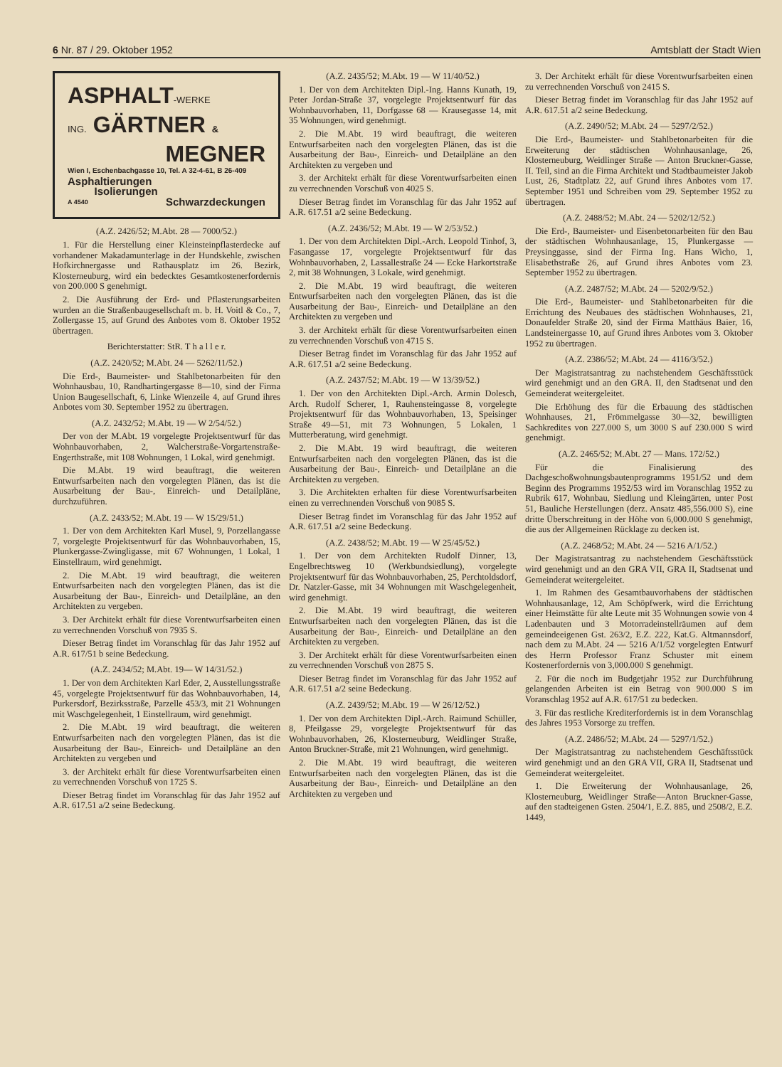6 Nr. 87 / 29. Oktober 1952 Amtsblatt der Stadt Wien
ASPHALT-WERKE
ING. GÄRTNER &
MEGNER
Wien I, Eschenbachgasse 10, Tel. A 32-4-61, B 26-409
Asphaltierungen
Isolierungen
A 4540 Schwarzdeckungen
(A.Z. 2426/52; M.Abt. 28 — 7000/52.)
1. Für die Herstellung einer Kleinsteinpflasterdecke auf vorhandener Makadamunterlage in der Hundskehle, zwischen Hofkirchnergasse und Rathausplatz im 26. Bezirk, Klosterneuburg, wird ein bedecktes Gesamtkostenerfordernis von 200.000 S genehmigt.
2. Die Ausführung der Erd- und Pflasterungsarbeiten wurden an die Straßenbaugesellschaft m. b. H. Voitl & Co., 7, Zollergasse 15, auf Grund des Anbotes vom 8. Oktober 1952 übertragen.
Berichterstatter: StR. T h a l l e r.
(A.Z. 2420/52; M.Abt. 24 — 5262/11/52.)
Die Erd-, Baumeister- und Stahlbetonarbeiten für den Wohnhausbau, 10, Randhartingergasse 8—10, sind der Firma Union Baugesellschaft, 6, Linke Wienzeile 4, auf Grund ihres Anbotes vom 30. September 1952 zu übertragen.
(A.Z. 2432/52; M.Abt. 19 — W 2/54/52.)
Der von der M.Abt. 19 vorgelegte Projektsentwurf für das Wohnbauvorhaben, 2, Walcherstraße-Vorgartenstraße-Engerthstraße, mit 108 Wohnungen, 1 Lokal, wird genehmigt.
Die M.Abt. 19 wird beauftragt, die weiteren Entwurfsarbeiten nach den vorgelegten Plänen, das ist die Ausarbeitung der Bau-, Einreich- und Detailpläne, durchzuführen.
(A.Z. 2433/52; M.Abt. 19 — W 15/29/51.)
1. Der von dem Architekten Karl Musel, 9, Porzellangasse 7, vorgelegte Projektsentwurf für das Wohnbauvorhaben, 15, Plunkergasse-Zwingligasse, mit 67 Wohnungen, 1 Lokal, 1 Einstellraum, wird genehmigt.
2. Die M.Abt. 19 wird beauftragt, die weiteren Entwurfsarbeiten nach den vorgelegten Plänen, das ist die Ausarbeitung der Bau-, Einreich- und Detailpläne, an den Architekten zu vergeben.
3. Der Architekt erhält für diese Vorentwurfsarbeiten einen zu verrechnenden Vorschuß von 7935 S.
Dieser Betrag findet im Voranschlag für das Jahr 1952 auf A.R. 617/51 b seine Bedeckung.
(A.Z. 2434/52; M.Abt. 19— W 14/31/52.)
1. Der von dem Architekten Karl Eder, 2, Ausstellungsstraße 45, vorgelegte Projektsentwurf für das Wohnbauvorhaben, 14, Purkersdorf, Bezirksstraße, Parzelle 453/3, mit 21 Wohnungen mit Waschgelegenheit, 1 Einstellraum, wird genehmigt.
2. Die M.Abt. 19 wird beauftragt, die weiteren Entwurfsarbeiten nach den vorgelegten Plänen, das ist die Ausarbeitung der Bau-, Einreich- und Detailpläne an den Architekten zu vergeben und
3. der Architekt erhält für diese Vorentwurfsarbeiten einen zu verrechnenden Vorschuß von 1725 S.
Dieser Betrag findet im Voranschlag für das Jahr 1952 auf A.R. 617.51 a/2 seine Bedeckung.
(A.Z. 2435/52; M.Abt. 19 — W 11/40/52.)
1. Der von dem Architekten Dipl.-Ing. Hanns Kunath, 19, Peter Jordan-Straße 37, vorgelegte Projektsentwurf für das Wohnbauvorhaben, 11, Dorfgasse 68 — Krausegasse 14, mit 35 Wohnungen, wird genehmigt.
2. Die M.Abt. 19 wird beauftragt, die weiteren Entwurfsarbeiten nach den vorgelegten Plänen, das ist die Ausarbeitung der Bau-, Einreich- und Detailpläne an den Architekten zu vergeben und
3. der Architekt erhält für diese Vorentwurfsarbeiten einen zu verrechnenden Vorschuß von 4025 S.
Dieser Betrag findet im Voranschlag für das Jahr 1952 auf A.R. 617.51 a/2 seine Bedeckung.
(A.Z. 2436/52; M.Abt. 19 — W 2/53/52.)
1. Der von dem Architekten Dipl.-Arch. Leopold Tinhof, 3, Fasangasse 17, vorgelegte Projektsentwurf für das Wohnbauvorhaben, 2, Lassallestraße 24 — Ecke Harkortstraße 2, mit 38 Wohnungen, 3 Lokale, wird genehmigt.
2. Die M.Abt. 19 wird beauftragt, die weiteren Entwurfsarbeiten nach den vorgelegten Plänen, das ist die Ausarbeitung der Bau-, Einreich- und Detailpläne an den Architekten zu vergeben und
3. der Architekt erhält für diese Vorentwurfsarbeiten einen zu verrechnenden Vorschuß von 4715 S.
Dieser Betrag findet im Voranschlag für das Jahr 1952 auf A.R. 617.51 a/2 seine Bedeckung.
(A.Z. 2437/52; M.Abt. 19 — W 13/39/52.)
1. Der von den Architekten Dipl.-Arch. Armin Dolesch, Arch. Rudolf Scherer, 1, Rauhensteingasse 8, vorgelegte Projektsentwurf für das Wohnbauvorhaben, 13, Speisinger Straße 49—51, mit 73 Wohnungen, 5 Lokalen, 1 Mutterberatung, wird genehmigt.
2. Die M.Abt. 19 wird beauftragt, die weiteren Entwurfsarbeiten nach den vorgelegten Plänen, das ist die Ausarbeitung der Bau-, Einreich- und Detailpläne an die Architekten zu vergeben.
3. Die Architekten erhalten für diese Vorentwurfsarbeiten einen zu verrechnenden Vorschuß von 9085 S.
Dieser Betrag findet im Voranschlag für das Jahr 1952 auf A.R. 617.51 a/2 seine Bedeckung.
(A.Z. 2438/52; M.Abt. 19 — W 25/45/52.)
1. Der von dem Architekten Rudolf Dinner, 13, Engelbrechtsweg 10 (Werkbundsiedlung), vorgelegte Projektsentwurf für das Wohnbauvorhaben, 25, Perchtoldsdorf, Dr. Natzler-Gasse, mit 34 Wohnungen mit Waschgelegenheit, wird genehmigt.
2. Die M.Abt. 19 wird beauftragt, die weiteren Entwurfsarbeiten nach den vorgelegten Plänen, das ist die Ausarbeitung der Bau-, Einreich- und Detailpläne an den Architekten zu vergeben.
3. Der Architekt erhält für diese Vorentwurfsarbeiten einen zu verrechnenden Vorschuß von 2875 S.
Dieser Betrag findet im Voranschlag für das Jahr 1952 auf A.R. 617.51 a/2 seine Bedeckung.
(A.Z. 2439/52; M.Abt. 19 — W 26/12/52.)
1. Der von dem Architekten Dipl.-Arch. Raimund Schüller, 8, Pfeilgasse 29, vorgelegte Projektsentwurf für das Wohnbauvorhaben, 26, Klosterneuburg, Weidlinger Straße, Anton Bruckner-Straße, mit 21 Wohnungen, wird genehmigt.
2. Die M.Abt. 19 wird beauftragt, die weiteren Entwurfsarbeiten nach den vorgelegten Plänen, das ist die Ausarbeitung der Bau-, Einreich- und Detailpläne an den Architekten zu vergeben und
3. Der Architekt erhält für diese Vorentwurfsarbeiten einen zu verrechnenden Vorschuß von 2415 S.
Dieser Betrag findet im Voranschlag für das Jahr 1952 auf A.R. 617.51 a/2 seine Bedeckung.
(A.Z. 2490/52; M.Abt. 24 — 5297/2/52.)
Die Erd-, Baumeister- und Stahlbetonarbeiten für die Erweiterung der städtischen Wohnhausanlage, 26, Klosterneuburg, Weidlinger Straße — Anton Bruckner-Gasse, II. Teil, sind an die Firma Architekt und Stadtbaumeister Jakob Lust, 26, Stadtplatz 22, auf Grund ihres Anbotes vom 17. September 1951 und Schreiben vom 29. September 1952 zu übertragen.
(A.Z. 2488/52; M.Abt. 24 — 5202/12/52.)
Die Erd-, Baumeister- und Eisenbetonarbeiten für den Bau der städtischen Wohnhausanlage, 15, Plunkergasse — Preysinggasse, sind der Firma Ing. Hans Wicho, 1, Elisabethstraße 26, auf Grund ihres Anbotes vom 23. September 1952 zu übertragen.
(A.Z. 2487/52; M.Abt. 24 — 5202/9/52.)
Die Erd-, Baumeister- und Stahlbetonarbeiten für die Errichtung des Neubaues des städtischen Wohnhauses, 21, Donaufelder Straße 20, sind der Firma Matthäus Baier, 16, Landsteinergasse 10, auf Grund ihres Anbotes vom 3. Oktober 1952 zu übertragen.
(A.Z. 2386/52; M.Abt. 24 — 4116/3/52.)
Der Magistratsantrag zu nachstehendem Geschäftsstück wird genehmigt und an den GRA. II, den Stadtsenat und den Gemeinderat weitergeleitet.
Die Erhöhung des für die Erbauung des städtischen Wohnhauses, 21, Frömmelgasse 30—32, bewilligten Sachkredites von 227.000 S, um 3000 S auf 230.000 S wird genehmigt.
(A.Z. 2465/52; M.Abt. 27 — Mans. 172/52.)
Für die Finalisierung des Dachgeschoßwohnungsbautenprogramms 1951/52 und dem Beginn des Programms 1952/53 wird im Voranschlag 1952 zu Rubrik 617, Wohnbau, Siedlung und Kleingärten, unter Post 51, Bauliche Herstellungen (derz. Ansatz 485,556.000 S), eine dritte Überschreitung in der Höhe von 6,000.000 S genehmigt, die aus der Allgemeinen Rücklage zu decken ist.
(A.Z. 2468/52; M.Abt. 24 — 5216 A/1/52.)
Der Magistratsantrag zu nachstehendem Geschäftsstück wird genehmigt und an den GRA VII, GRA II, Stadtsenat und Gemeinderat weitergeleitet.
1. Im Rahmen des Gesamtbauvorhabens der städtischen Wohnhausanlage, 12, Am Schöpfwerk, wird die Errichtung einer Heimstätte für alte Leute mit 35 Wohnungen sowie von 4 Ladenbauten und 3 Motorradeinstellräumen auf dem gemeindeeigenen Gst. 263/2, E.Z. 222, Kat.G. Altmannsdorf, nach dem zu M.Abt. 24 — 5216 A/1/52 vorgelegten Entwurf des Herrn Professor Franz Schuster mit einem Kostenerfordernis von 3,000.000 S genehmigt.
2. Für die noch im Budgetjahr 1952 zur Durchführung gelangenden Arbeiten ist ein Betrag von 900.000 S im Voranschlag 1952 auf A.R. 617/51 zu bedecken.
3. Für das restliche Krediterfordernis ist in dem Voranschlag des Jahres 1953 Vorsorge zu treffen.
(A.Z. 2486/52; M.Abt. 24 — 5297/1/52.)
Der Magistratsantrag zu nachstehendem Geschäftsstück wird genehmigt und an den GRA VII, GRA II, Stadtsenat und Gemeinderat weitergeleitet.
1. Die Erweiterung der Wohnhausanlage, 26, Klosterneuburg, Weidlinger Straße—Anton Bruckner-Gasse, auf den stadteigenen Gsten. 2504/1, E.Z. 885, und 2508/2, E.Z. 1449,